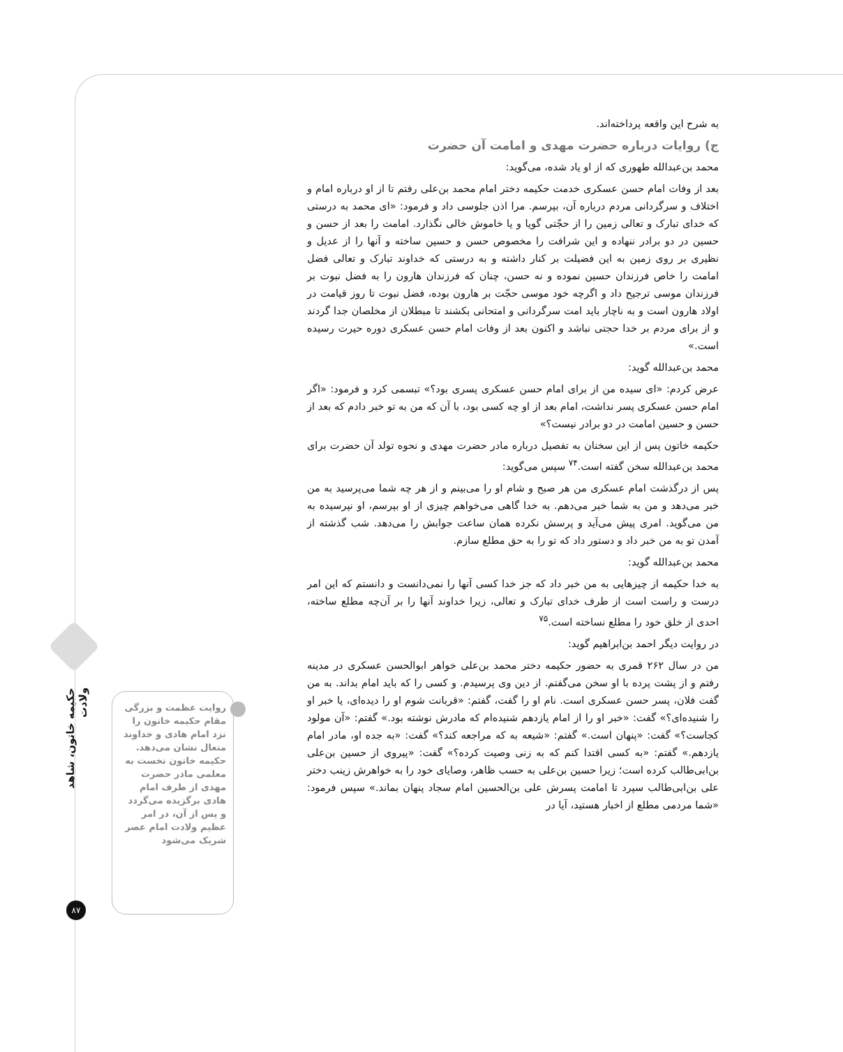به شرح این واقعه پرداخته‌اند.
ج) روایات درباره حضرت مهدی و امامت آن حضرت
محمد بن‌عبدالله طهوری که از او یاد شده، می‌گوید:
بعد از وفات امام حسن عسکری خدمت حکیمه دختر امام محمد بن‌علی رفتم تا از او درباره امام و اختلاف و سرگردانی مردم درباره آن، بپرسم. مرا اذن جلوسی داد و فرمود: «ای محمد به درستی که خدای تبارک و تعالی زمین را از حجّتی گویا و یا خاموش خالی نگذارد. امامت را بعد از حسن و حسین در دو برادر ننهاده و این شرافت را مخصوص حسن و حسین ساخته و آنها را از عدیل و نظیری بر روی زمین به این فضیلت بر کنار داشته و به درستی که خداوند تبارک و تعالی فضل امامت را خاص فرزندان حسین نموده و نه حسن، چنان که فرزندان هارون را به فضل نبوت بر فرزندان موسی ترجیح داد و اگرچه خود موسی حجّت بر هارون بوده، فضل نبوت تا روز قیامت در اولاد هارون است و به ناچار باید امت سرگردانی و امتحانی بکشند تا مبطلان از مخلصان جدا گردند و از برای مردم بر خدا حجتی نباشد و اکنون بعد از وفات امام حسن عسکری دوره حیرت رسیده است.»
محمد بن‌عبدالله گوید:
عرض کردم: «ای سیده من از برای امام حسن عسکری پسری بود؟» تبسمی کرد و فرمود: «اگر امام حسن عسکری پسر نداشت، امام بعد از او چه کسی بود، با آن که من به تو خبر دادم که بعد از حسن و حسین امامت در دو برادر نیست؟»
حکیمه خاتون پس از این سخنان به تفصیل درباره مادر حضرت مهدی و نحوه تولد آن حضرت برای محمد بن‌عبدالله سخن گفته است.<sup>۷۴</sup> سپس می‌گوید:
پس از درگذشت امام عسکری من هر صبح و شام او را می‌بینم و از هر چه شما می‌پرسید به من خبر می‌دهد و من به شما خبر می‌دهم. به خدا گاهی می‌خواهم چیزی از او بپرسم، او نپرسیده به من می‌گوید. امری پیش می‌آید و پرسش نکرده همان ساعت جوابش را می‌دهد. شب گذشته از آمدن تو به من خبر داد و دستور داد که تو را به حق مطلع سازم.
محمد بن‌عبدالله گوید:
به خدا حکیمه از چیزهایی به من خبر داد که جز خدا کسی آنها را نمی‌دانست و دانستم که این امر درست و راست است از طرف خدای تبارک و تعالی، زیرا خداوند آنها را بر آن‌چه مطلع ساخته، احدی از خلق خود را مطلع نساخته است.<sup>۷۵</sup>
در روایت دیگر احمد بن‌ابراهیم گوید:
من در سال ۲۶۲ قمری به حضور حکیمه دختر محمد بن‌علی خواهر ابوالحسن عسکری در مدینه رفتم و از پشت پرده با او سخن می‌گفتم. از دین وی پرسیدم. و کسی را که باید امام بداند. به من گفت فلان، پسر حسن عسکری است. نام او را گفت، گفتم: «قربانت شوم او را دیده‌ای، یا خبر او را شنیده‌ای؟» گفت: «خبر او را از امام یازدهم شنیده‌ام که مادرش نوشته بود.» گفتم: «آن مولود کجاست؟» گفت: «پنهان است.» گفتم: «شیعه به که مراجعه کند؟» گفت: «به جده او، مادر امام یازدهم.» گفتم: «به کسی اقتدا کنم که به زنی وصیت کرده؟» گفت: «پیروی از حسین بن‌علی بن‌ابی‌طالب کرده است؛ زیرا حسین بن‌علی به حسب ظاهر، وصایای خود را به خواهرش زینب دختر علی بن‌ابی‌طالب سپرد تا امامت پسرش علی بن‌الحسین امام سجاد پنهان بماند.» سپس فرمود: «شما مردمی مطلع از اخبار هستید، آیا در
روایت عظمت و بزرگی مقام حکیمه خاتون را نزد امام هادی و خداوند متعال نشان می‌دهد. حکیمه خاتون نخست به معلمی مادر حضرت مهدی از طرف امام هادی برگزیده می‌گردد و پس از آن، در امر عظیم ولادت امام عصر شریک می‌شود
حکیمه خاتون، شاهد ولادت
۸۷